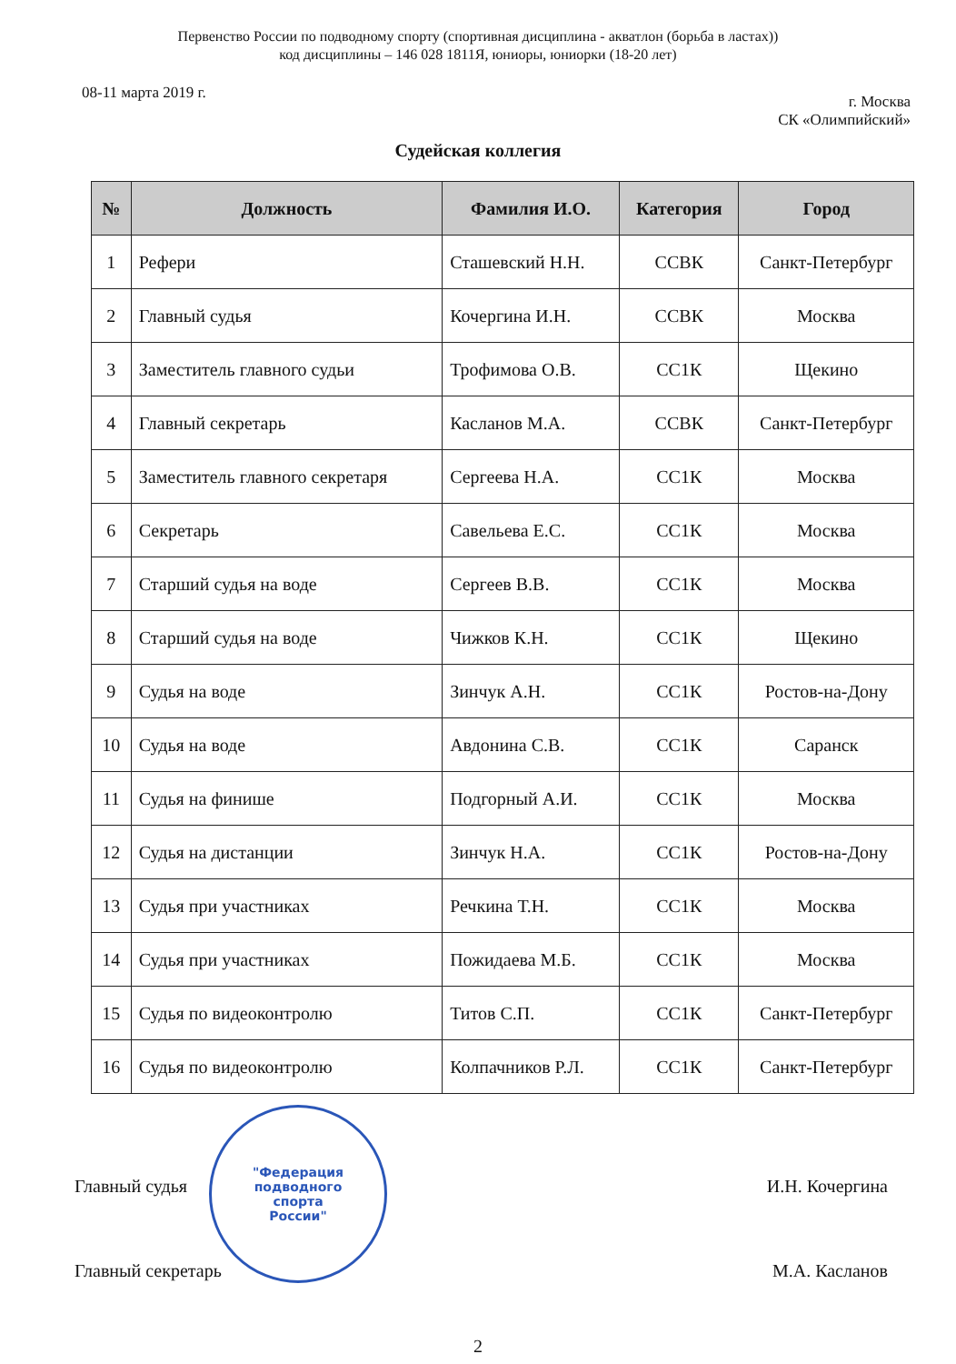Первенство России по подводному спорту (спортивная дисциплина - акватлон (борьба в ластах))
код дисциплины – 146 028 1811Я, юниоры, юниорки (18-20 лет)
08-11 марта 2019 г. г. Москва
СК «Олимпийский»
Судейская коллегия
| № | Должность | Фамилия И.О. | Категория | Город |
| --- | --- | --- | --- | --- |
| 1 | Рефери | Сташевский Н.Н. | ССВК | Санкт-Петербург |
| 2 | Главный судья | Кочергина И.Н. | ССВК | Москва |
| 3 | Заместитель главного судьи | Трофимова О.В. | СС1К | Щекино |
| 4 | Главный секретарь | Касланов М.А. | ССВК | Санкт-Петербург |
| 5 | Заместитель главного секретаря | Сергеева Н.А. | СС1К | Москва |
| 6 | Секретарь | Савельева Е.С. | СС1К | Москва |
| 7 | Старший судья на воде | Сергеев В.В. | СС1К | Москва |
| 8 | Старший судья на воде | Чижков К.Н. | СС1К | Щекино |
| 9 | Судья на воде | Зинчук А.Н. | СС1К | Ростов-на-Дону |
| 10 | Судья на воде | Авдонина С.В. | СС1К | Саранск |
| 11 | Судья на финише | Подгорный А.И. | СС1К | Москва |
| 12 | Судья на дистанции | Зинчук Н.А. | СС1К | Ростов-на-Дону |
| 13 | Судья при участниках | Речкина Т.Н. | СС1К | Москва |
| 14 | Судья при участниках | Пожидаева М.Б. | СС1К | Москва |
| 15 | Судья по видеоконтролю | Титов С.П. | СС1К | Санкт-Петербург |
| 16 | Судья по видеоконтролю | Колпачников Р.Л. | СС1К | Санкт-Петербург |
Главный судья И.Н. Кочергина
Главный секретарь М.А. Касланов
"Федерация
подводного
спорта
России"
2